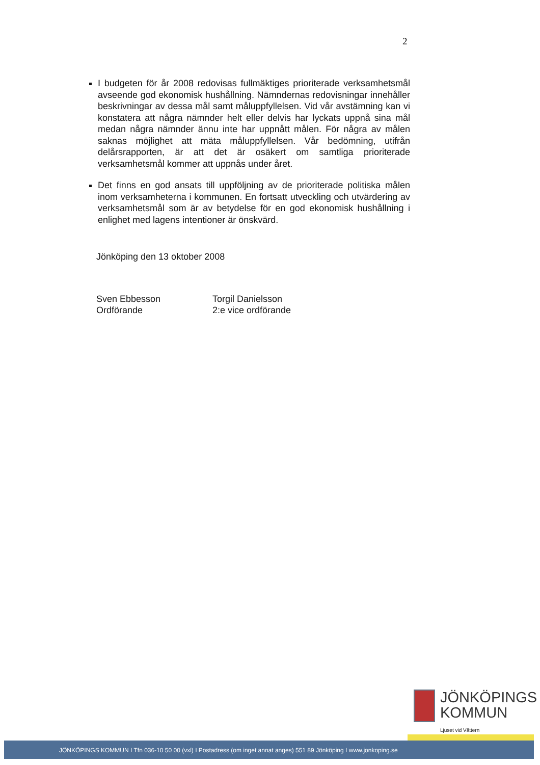2
I budgeten för år 2008 redovisas fullmäktiges prioriterade verksamhetsmål avseende god ekonomisk hushållning. Nämndernas redovisningar innehåller beskrivningar av dessa mål samt måluppfyllelsen. Vid vår avstämning kan vi konstatera att några nämnder helt eller delvis har lyckats uppnå sina mål medan några nämnder ännu inte har uppnått målen. För några av målen saknas möjlighet att mäta måluppfyllelsen. Vår bedömning, utifrån delårsrapporten, är att det är osäkert om samtliga prioriterade verksamhetsmål kommer att uppnås under året.
Det finns en god ansats till uppföljning av de prioriterade politiska målen inom verksamheterna i kommunen. En fortsatt utveckling och utvärdering av verksamhetsmål som är av betydelse för en god ekonomisk hushållning i enlighet med lagens intentioner är önskvärd.
Jönköping den 13 oktober 2008
Sven Ebbesson
Ordförande
Torgil Danielsson
2:e vice ordförande
JÖNKÖPINGS
KOMMUN
Ljuset vid Vättern
JÖNKÖPINGS KOMMUN I Tfn 036-10 50 00 (vxl) I Postadress (om inget annat anges) 551 89 Jönköping I www.jonkoping.se